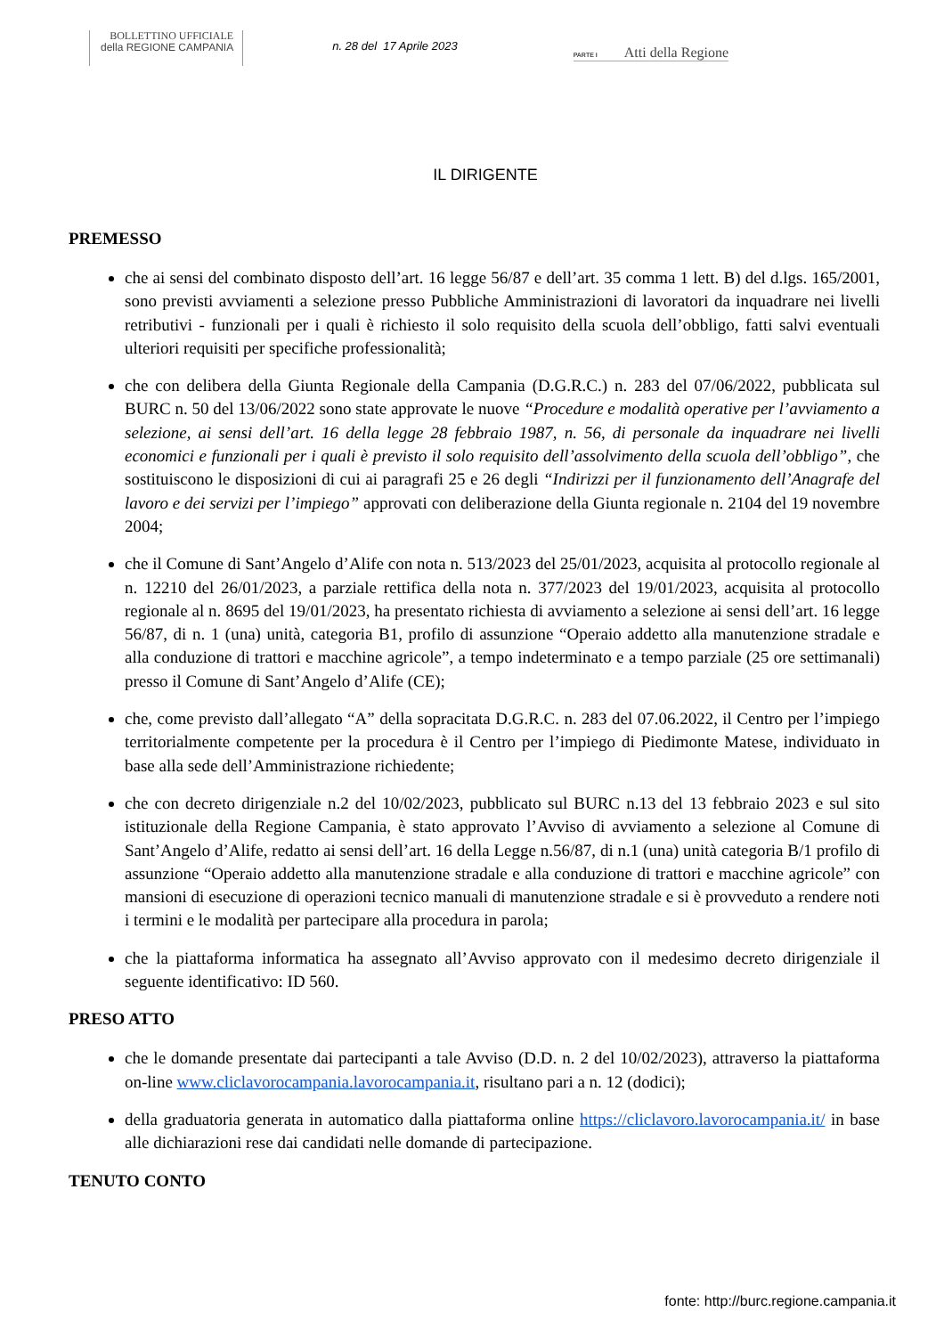BOLLETTINO UFFICIALE
della REGIONE CAMPANIA
n. 28 del 17 Aprile 2023
PARTE I Atti della Regione
IL DIRIGENTE
PREMESSO
che ai sensi del combinato disposto dell’art. 16 legge 56/87 e dell’art. 35 comma 1 lett. B) del d.lgs. 165/2001, sono previsti avviamenti a selezione presso Pubbliche Amministrazioni di lavoratori da inquadrare nei livelli retributivi - funzionali per i quali è richiesto il solo requisito della scuola dell’obbligo, fatti salvi eventuali ulteriori requisiti per specifiche professionalità;
che con delibera della Giunta Regionale della Campania (D.G.R.C.) n. 283 del 07/06/2022, pubblicata sul BURC n. 50 del 13/06/2022 sono state approvate le nuove “Procedure e modalità operative per l’avviamento a selezione, ai sensi dell’art. 16 della legge 28 febbraio 1987, n. 56, di personale da inquadrare nei livelli economici e funzionali per i quali è previsto il solo requisito dell’assolvimento della scuola dell’obbligo”, che sostituiscono le disposizioni di cui ai paragrafi 25 e 26 degli “Indirizzi per il funzionamento dell’Anagrafe del lavoro e dei servizi per l’impiego” approvati con deliberazione della Giunta regionale n. 2104 del 19 novembre 2004;
che il Comune di Sant’Angelo d’Alife con nota n. 513/2023 del 25/01/2023, acquisita al protocollo regionale al n. 12210 del 26/01/2023, a parziale rettifica della nota n. 377/2023 del 19/01/2023, acquisita al protocollo regionale al n. 8695 del 19/01/2023, ha presentato richiesta di avviamento a selezione ai sensi dell’art. 16 legge 56/87, di n. 1 (una) unità, categoria B1, profilo di assunzione “Operaio addetto alla manutenzione stradale e alla conduzione di trattori e macchine agricole”, a tempo indeterminato e a tempo parziale (25 ore settimanali) presso il Comune di Sant’Angelo d’Alife (CE);
che, come previsto dall’allegato “A” della sopracitata D.G.R.C. n. 283 del 07.06.2022, il Centro per l’impiego territorialmente competente per la procedura è il Centro per l’impiego di Piedimonte Matese, individuato in base alla sede dell’Amministrazione richiedente;
che con decreto dirigenziale n.2 del 10/02/2023, pubblicato sul BURC n.13 del 13 febbraio 2023 e sul sito istituzionale della Regione Campania, è stato approvato l’Avviso di avviamento a selezione al Comune di Sant’Angelo d’Alife, redatto ai sensi dell’art. 16 della Legge n.56/87, di n.1 (una) unità categoria B/1 profilo di assunzione “Operaio addetto alla manutenzione stradale e alla conduzione di trattori e macchine agricole” con mansioni di esecuzione di operazioni tecnico manuali di manutenzione stradale e si è provveduto a rendere noti i termini e le modalità per partecipare alla procedura in parola;
che la piattaforma informatica ha assegnato all’Avviso approvato con il medesimo decreto dirigenziale il seguente identificativo: ID 560.
PRESO ATTO
che le domande presentate dai partecipanti a tale Avviso (D.D. n. 2 del 10/02/2023), attraverso la piattaforma on-line www.cliclavorocampania.lavorocampania.it, risultano pari a n. 12 (dodici);
della graduatoria generata in automatico dalla piattaforma online https://cliclavoro.lavorocampania.it/ in base alle dichiarazioni rese dai candidati nelle domande di partecipazione.
TENUTO CONTO
fonte: http://burc.regione.campania.it